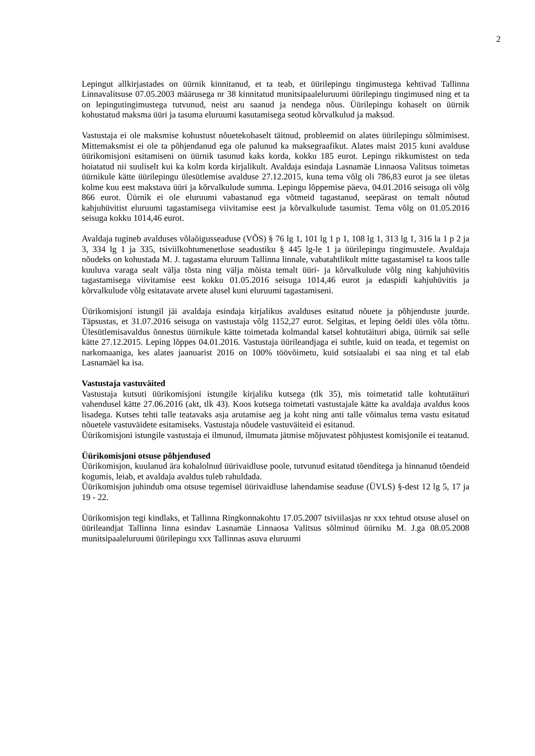2
Lepingut allkirjastades on üürnik kinnitanud, et ta teab, et üürilepingu tingimustega kehtivad Tallinna Linnavalitsuse 07.05.2003 määrusega nr 38 kinnitatud munitsipaaleluruumi üürilepingu tingimused ning et ta on lepingutingimustega tutvunud, neist aru saanud ja nendega nõus. Üürilepingu kohaselt on üürnik kohustatud maksma üüri ja tasuma eluruumi kasutamisega seotud kõrvalkulud ja maksud.
Vastustaja ei ole maksmise kohustust nõuetekohaselt täitnud, probleemid on alates üürilepingu sõlmimisest. Mittemaksmist ei ole ta põhjendanud ega ole palunud ka maksegraafikut. Alates maist 2015 kuni avalduse üürikomisjoni esitamiseni on üürnik tasunud kaks korda, kokku 185 eurot. Lepingu rikkumistest on teda hoiatatud nii suuliselt kui ka kolm korda kirjalikult. Avaldaja esindaja Lasnamäe Linnaosa Valitsus toimetas üürnikule kätte üürilepingu ülesütlemise avalduse 27.12.2015, kuna tema võlg oli 786,83 eurot ja see ületas kolme kuu eest makstava üüri ja kõrvalkulude summa. Lepingu lõppemise päeva, 04.01.2016 seisuga oli võlg 866 eurot. Üürnik ei ole eluruumi vabastanud ega võtmeid tagastanud, seepärast on temalt nõutud kahjuhüvitist eluruumi tagastamisega viivitamise eest ja kõrvalkulude tasumist. Tema võlg on 01.05.2016 seisuga kokku 1014,46 eurot.
Avaldaja tugineb avalduses võlaõigusseaduse (VÕS) § 76 lg 1, 101 lg 1 p 1, 108 lg 1, 313 lg 1, 316 la 1 p 2 ja 3, 334 lg 1 ja 335, tsiviilkohtumenetluse seadustiku § 445 lg-le 1 ja üürilepingu tingimustele. Avaldaja nõudeks on kohustada M. J. tagastama eluruum Tallinna linnale, vabatahtlikult mitte tagastamisel ta koos talle kuuluva varaga sealt välja tõsta ning välja mõista temalt üüri- ja kõrvalkulude võlg ning kahjuhüvitis tagastamisega viivitamise eest kokku 01.05.2016 seisuga 1014,46 eurot ja edaspidi kahjuhüvitis ja kõrvalkulude võlg esitatavate arvete alusel kuni eluruumi tagastamiseni.
Üürikomisjoni istungil jäi avaldaja esindaja kirjalikus avalduses esitatud nõuete ja põhjenduste juurde. Täpsustas, et 31.07.2016 seisuga on vastustaja võlg 1152,27 eurot. Selgitas, et leping öeldi üles võla tõttu. Ülesütlemisavaldus õnnestus üürnikule kätte toimetada kolmandal katsel kohtutäituri abiga, üürnik sai selle kätte 27.12.2015. Leping lõppes 04.01.2016. Vastustaja üürileandjaga ei suhtle, kuid on teada, et tegemist on narkomaaniga, kes alates jaanuarist 2016 on 100% töövõimetu, kuid sotsiaalabi ei saa ning et tal elab Lasnamäel ka isa.
Vastustaja vastuväited
Vastustaja kutsuti üürikomisjoni istungile kirjaliku kutsega (tlk 35), mis toimetatid talle kohtutäituri vahendusel kätte 27.06.2016 (akt, tlk 43). Koos kutsega toimetati vastustajale kätte ka avaldaja avaldus koos lisadega. Kutses tehti talle teatavaks asja arutamise aeg ja koht ning anti talle võimalus tema vastu esitatud nõuetele vastuväidete esitamiseks. Vastustaja nõudele vastuväiteid ei esitanud.
Üürikomisjoni istungile vastustaja ei ilmunud, ilmumata jätmise mõjuvatest põhjustest komisjonile ei teatanud.
Üürikomisjoni otsuse põhjendused
Üürikomisjon, kuulanud ära kohalolnud üürivaidluse poole, tutvunud esitatud tõenditega ja hinnanud tõendeid kogumis, leiab, et avaldaja avaldus tuleb rahuldada.
Üürikomisjon juhindub oma otsuse tegemisel üürivaidluse lahendamise seaduse (ÜVLS) §-dest 12 lg 5, 17 ja 19 - 22.
Üürikomisjon tegi kindlaks, et Tallinna Ringkonnakohtu 17.05.2007 tsiviilasjas nr xxx tehtud otsuse alusel on üürileandjat Tallinna linna esindav Lasnamäe Linnaosa Valitsus sõlminud üürniku M. J.ga 08.05.2008 munitsipaaleluruumi üürilepingu xxx Tallinnas asuva eluruumi